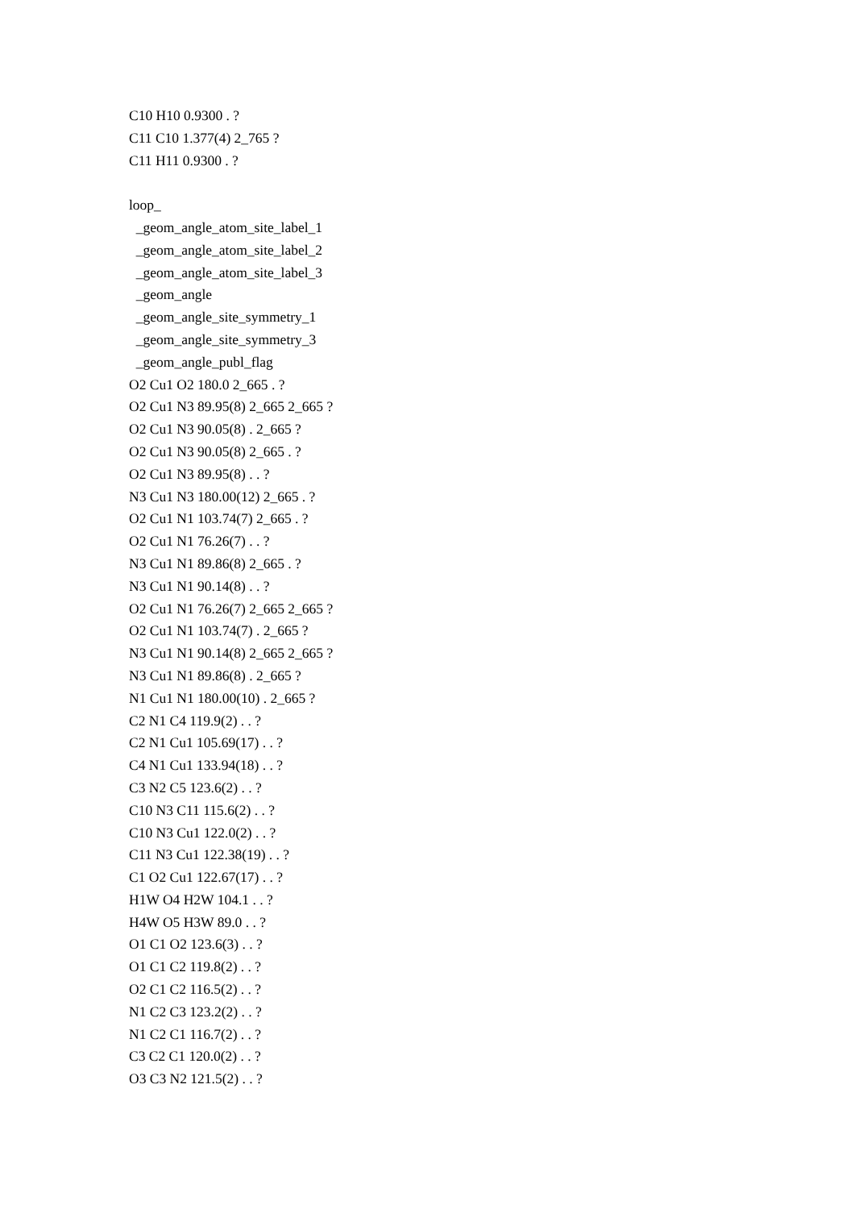C10 H10 0.9300 . ?
C11 C10 1.377(4) 2_765 ?
C11 H11 0.9300 . ?
loop_
_geom_angle_atom_site_label_1
_geom_angle_atom_site_label_2
_geom_angle_atom_site_label_3
_geom_angle
_geom_angle_site_symmetry_1
_geom_angle_site_symmetry_3
_geom_angle_publ_flag
O2 Cu1 O2 180.0 2_665 . ?
O2 Cu1 N3 89.95(8) 2_665 2_665 ?
O2 Cu1 N3 90.05(8) . 2_665 ?
O2 Cu1 N3 90.05(8) 2_665 . ?
O2 Cu1 N3 89.95(8) . . ?
N3 Cu1 N3 180.00(12) 2_665 . ?
O2 Cu1 N1 103.74(7) 2_665 . ?
O2 Cu1 N1 76.26(7) . . ?
N3 Cu1 N1 89.86(8) 2_665 . ?
N3 Cu1 N1 90.14(8) . . ?
O2 Cu1 N1 76.26(7) 2_665 2_665 ?
O2 Cu1 N1 103.74(7) . 2_665 ?
N3 Cu1 N1 90.14(8) 2_665 2_665 ?
N3 Cu1 N1 89.86(8) . 2_665 ?
N1 Cu1 N1 180.00(10) . 2_665 ?
C2 N1 C4 119.9(2) . . ?
C2 N1 Cu1 105.69(17) . . ?
C4 N1 Cu1 133.94(18) . . ?
C3 N2 C5 123.6(2) . . ?
C10 N3 C11 115.6(2) . . ?
C10 N3 Cu1 122.0(2) . . ?
C11 N3 Cu1 122.38(19) . . ?
C1 O2 Cu1 122.67(17) . . ?
H1W O4 H2W 104.1 . . ?
H4W O5 H3W 89.0 . . ?
O1 C1 O2 123.6(3) . . ?
O1 C1 C2 119.8(2) . . ?
O2 C1 C2 116.5(2) . . ?
N1 C2 C3 123.2(2) . . ?
N1 C2 C1 116.7(2) . . ?
C3 C2 C1 120.0(2) . . ?
O3 C3 N2 121.5(2) . . ?